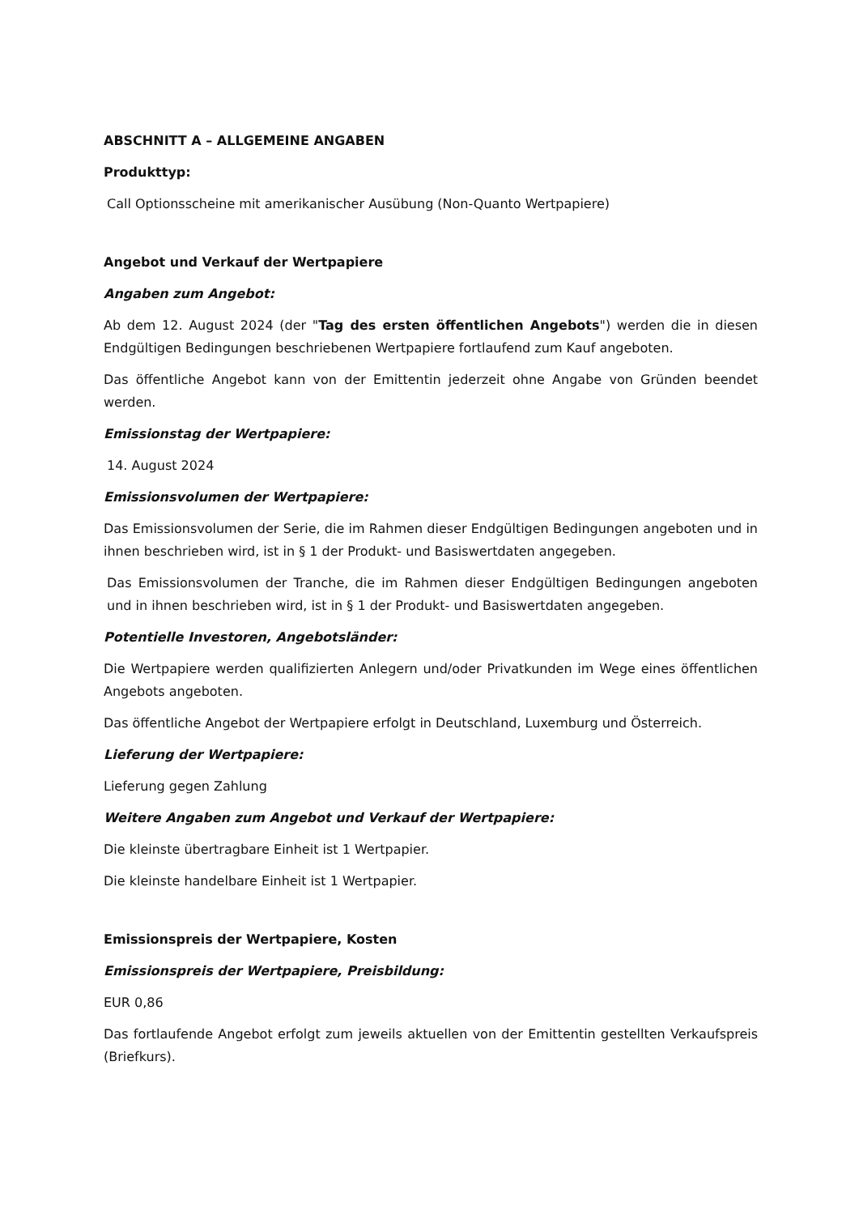ABSCHNITT A – ALLGEMEINE ANGABEN
Produkttyp:
Call Optionsscheine mit amerikanischer Ausübung (Non-Quanto Wertpapiere)
Angebot und Verkauf der Wertpapiere
Angaben zum Angebot:
Ab dem 12. August 2024 (der "Tag des ersten öffentlichen Angebots") werden die in diesen Endgültigen Bedingungen beschriebenen Wertpapiere fortlaufend zum Kauf angeboten.
Das öffentliche Angebot kann von der Emittentin jederzeit ohne Angabe von Gründen beendet werden.
Emissionstag der Wertpapiere:
14. August 2024
Emissionsvolumen der Wertpapiere:
Das Emissionsvolumen der Serie, die im Rahmen dieser Endgültigen Bedingungen angeboten und in ihnen beschrieben wird, ist in § 1 der Produkt- und Basiswertdaten angegeben.
Das Emissionsvolumen der Tranche, die im Rahmen dieser Endgültigen Bedingungen angeboten und in ihnen beschrieben wird, ist in § 1 der Produkt- und Basiswertdaten angegeben.
Potentielle Investoren, Angebotsländer:
Die Wertpapiere werden qualifizierten Anlegern und/oder Privatkunden im Wege eines öffentlichen Angebots angeboten.
Das öffentliche Angebot der Wertpapiere erfolgt in Deutschland, Luxemburg und Österreich.
Lieferung der Wertpapiere:
Lieferung gegen Zahlung
Weitere Angaben zum Angebot und Verkauf der Wertpapiere:
Die kleinste übertragbare Einheit ist 1 Wertpapier.
Die kleinste handelbare Einheit ist 1 Wertpapier.
Emissionspreis der Wertpapiere, Kosten
Emissionspreis der Wertpapiere, Preisbildung:
EUR 0,86
Das fortlaufende Angebot erfolgt zum jeweils aktuellen von der Emittentin gestellten Verkaufspreis (Briefkurs).